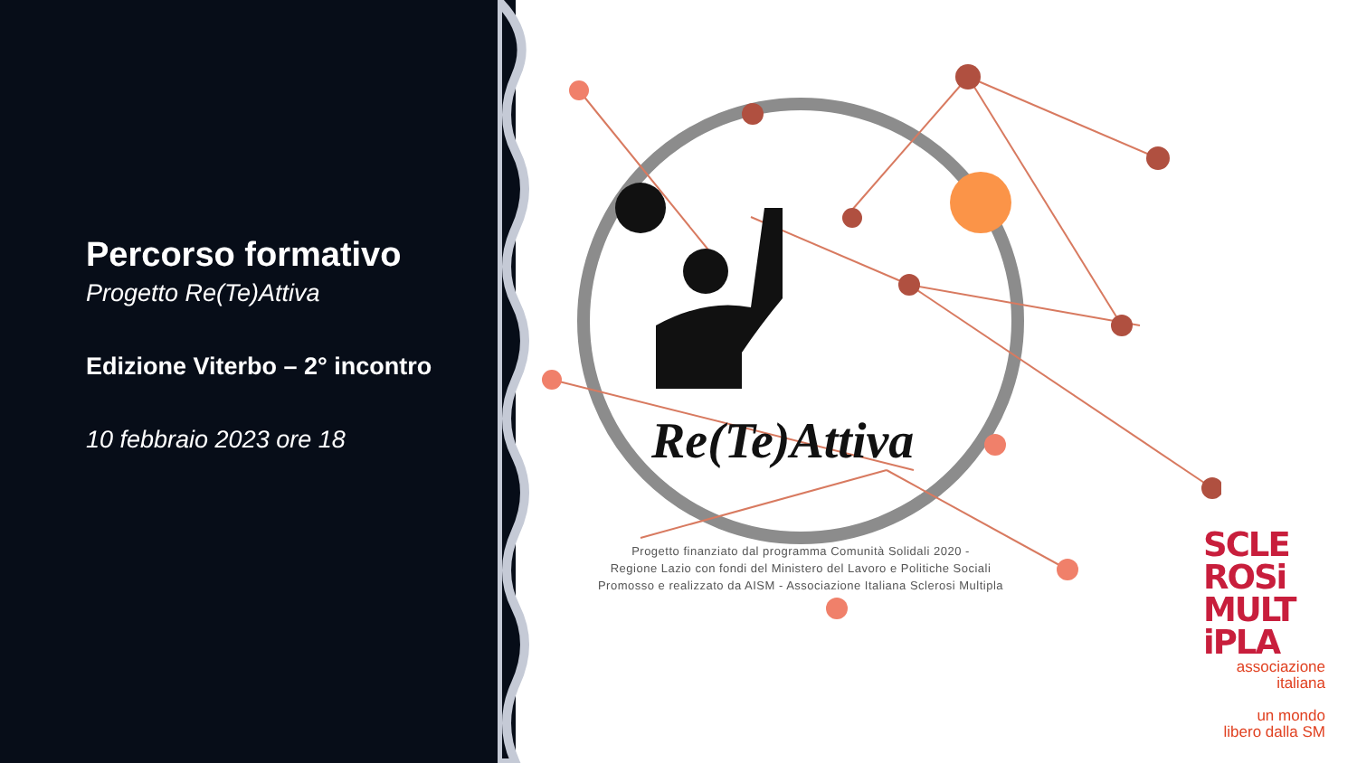Percorso formativo
Progetto Re(Te)Attiva
Edizione Viterbo – 2° incontro
10 febbraio 2023 ore 18
Re(Te)Attiva
Progetto finanziato dal programma Comunità Solidali 2020 -
Regione Lazio con fondi del Ministero del Lavoro e Politiche Sociali
Promosso e realizzato da AISM - Associazione Italiana Sclerosi Multipla
SCLE ROSi MULT iPLA
associazione
italiana
un mondo
libero dalla SM